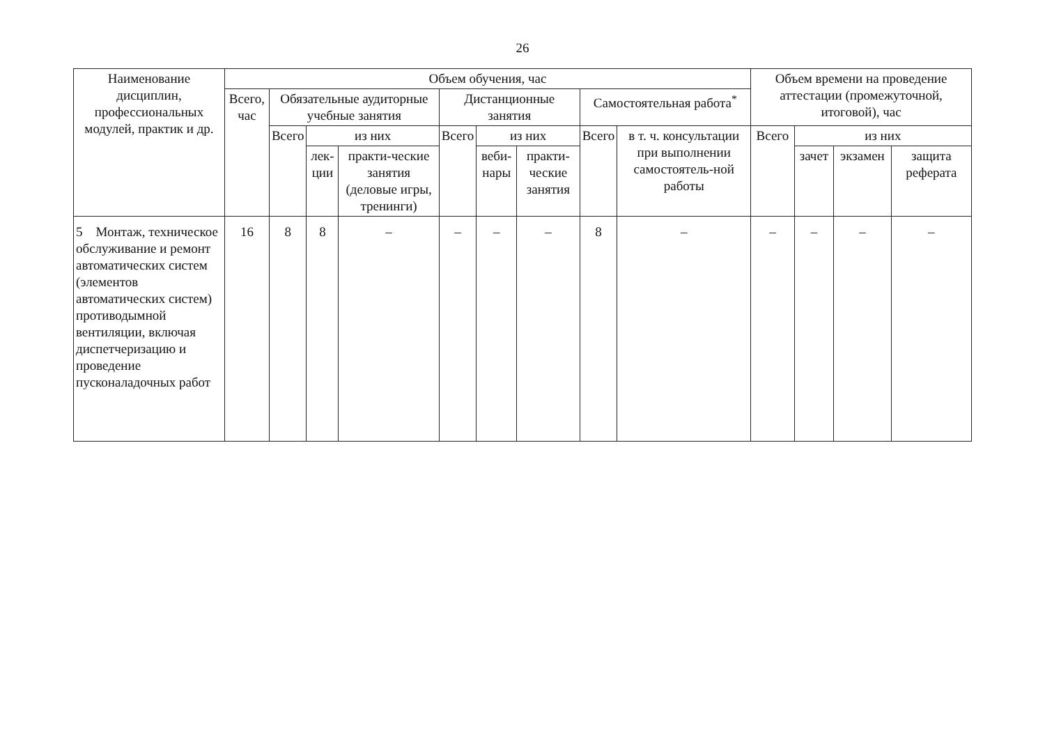26
| Наименование дисциплин, профессиональных модулей, практик и др. | Объем обучения, час | | | | | | | | | Объем времени на проведение аттестации (промежуточной, итоговой), час | | | |
| --- | --- | --- | --- | --- | --- | --- | --- | --- | --- | --- | --- | --- | --- |
| | Всего, час | Обязательные аудиторные учебные занятия | | | Дистанционные занятия | | | Самостоятельная работа<sup>*</sup> | | | | | |
| | | Всего | из них | | Всего | из них | | Всего | в т. ч. консультации при выполнении самостоятель-ной работы | Всего | из них | | |
| | | | лек-ции | практи-ческие занятия (деловые игры, тренинги) | | веби-нары | практи-ческие занятия | | | | зачет | экзамен | защита реферата |
| 5 Монтаж, техническое обслуживание и ремонт автоматических систем (элементов автоматических систем) противодымной вентиляции, включая диспетчеризацию и проведение пусконаладочных работ | 16 | 8 | 8 | – | – | – | – | 8 | – | – | – | – | – |